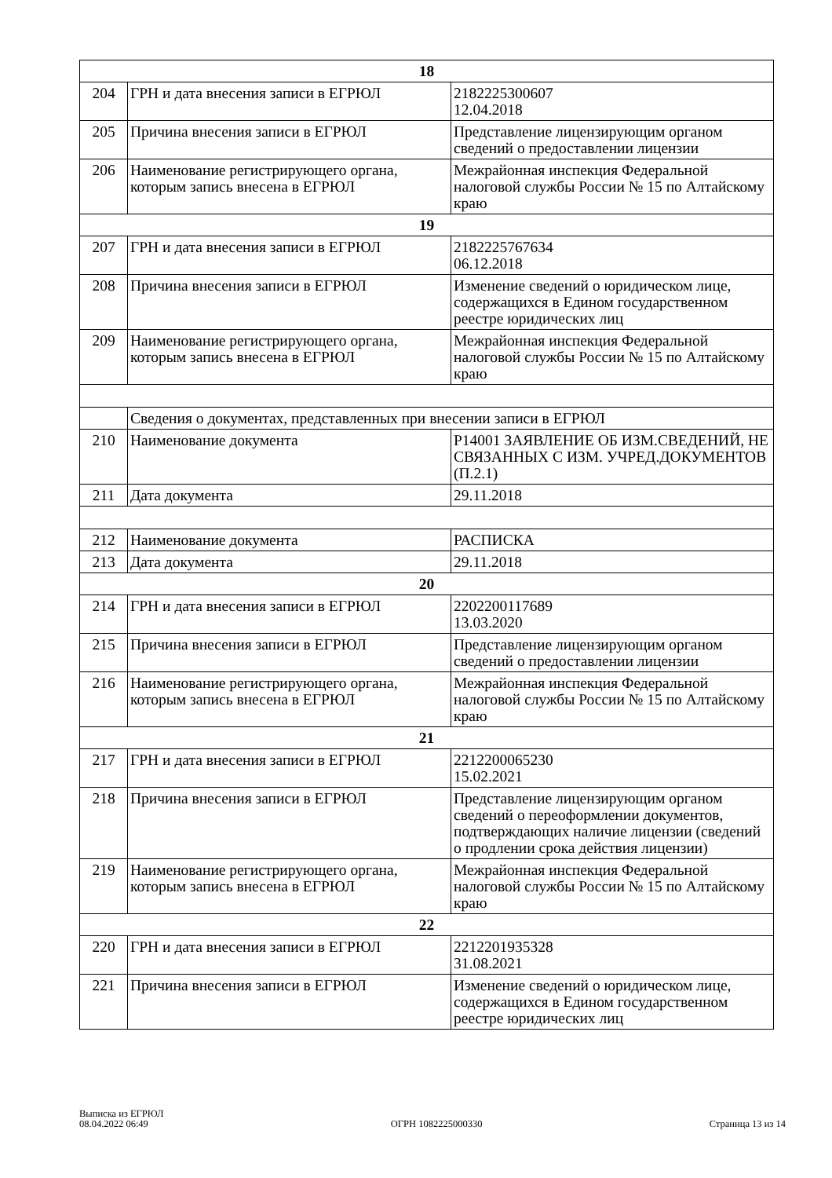| 18 | | |
| 204 | ГРН и дата внесения записи в ЕГРЮЛ | 2182225300607 12.04.2018 |
| 205 | Причина внесения записи в ЕГРЮЛ | Представление лицензирующим органом сведений о предоставлении лицензии |
| 206 | Наименование регистрирующего органа, которым запись внесена в ЕГРЮЛ | Межрайонная инспекция Федеральной налоговой службы России № 15 по Алтайскому краю |
| 19 | | |
| 207 | ГРН и дата внесения записи в ЕГРЮЛ | 2182225767634 06.12.2018 |
| 208 | Причина внесения записи в ЕГРЮЛ | Изменение сведений о юридическом лице, содержащихся в Едином государственном реестре юридических лиц |
| 209 | Наименование регистрирующего органа, которым запись внесена в ЕГРЮЛ | Межрайонная инспекция Федеральной налоговой службы России № 15 по Алтайскому краю |
| | Сведения о документах, представленных при внесении записи в ЕГРЮЛ | |
| 210 | Наименование документа | Р14001 ЗАЯВЛЕНИЕ ОБ ИЗМ.СВЕДЕНИЙ, НЕ СВЯЗАННЫХ С ИЗМ. УЧРЕД.ДОКУМЕНТОВ (П.2.1) |
| 211 | Дата документа | 29.11.2018 |
| 212 | Наименование документа | РАСПИСКА |
| 213 | Дата документа | 29.11.2018 |
| 20 | | |
| 214 | ГРН и дата внесения записи в ЕГРЮЛ | 2202200117689 13.03.2020 |
| 215 | Причина внесения записи в ЕГРЮЛ | Представление лицензирующим органом сведений о предоставлении лицензии |
| 216 | Наименование регистрирующего органа, которым запись внесена в ЕГРЮЛ | Межрайонная инспекция Федеральной налоговой службы России № 15 по Алтайскому краю |
| 21 | | |
| 217 | ГРН и дата внесения записи в ЕГРЮЛ | 2212200065230 15.02.2021 |
| 218 | Причина внесения записи в ЕГРЮЛ | Представление лицензирующим органом сведений о переоформлении документов, подтверждающих наличие лицензии (сведений о продлении срока действия лицензии) |
| 219 | Наименование регистрирующего органа, которым запись внесена в ЕГРЮЛ | Межрайонная инспекция Федеральной налоговой службы России № 15 по Алтайскому краю |
| 22 | | |
| 220 | ГРН и дата внесения записи в ЕГРЮЛ | 2212201935328 31.08.2021 |
| 221 | Причина внесения записи в ЕГРЮЛ | Изменение сведений о юридическом лице, содержащихся в Едином государственном реестре юридических лиц |
Выписка из ЕГРЮЛ
08.04.2022 06:49
ОГРН 1082225000330
Страница 13 из 14